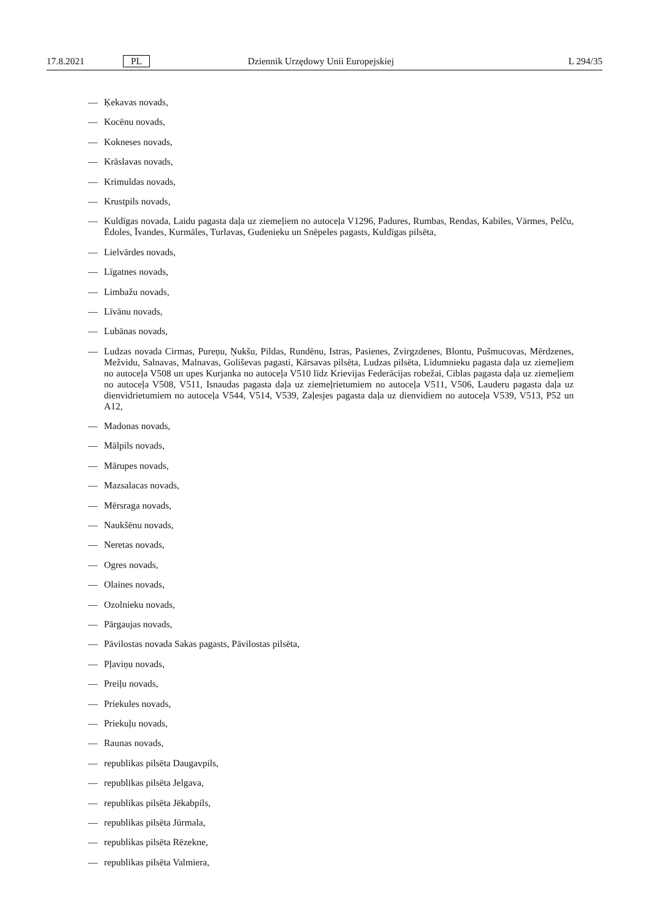17.8.2021 PL
Dziennik Urzędowy Unii Europejskiej
L 294/35
— Ķekavas novads,
— Kocēnu novads,
— Kokneses novads,
— Krāslavas novads,
— Krimuldas novads,
— Krustpils novads,
— Kuldīgas novada, Laidu pagasta daļa uz ziemeļiem no autoceļa V1296, Padures, Rumbas, Rendas, Kabiles, Vārmes, Pelču, Ēdoles, Īvandes, Kurmāles, Turlavas, Gudenieku un Snēpeles pagasts, Kuldīgas pilsēta,
— Lielvārdes novads,
— Līgatnes novads,
— Limbažu novads,
— Līvānu novads,
— Lubānas novads,
— Ludzas novada Cirmas, Pureņu, Ņukšu, Pildas, Rundēnu, Istras, Pasienes, Zvirgzdenes, Blontu, Pušmucovas, Mērdzenes, Mežvidu, Salnavas, Malnavas, Goliševas pagasti, Kārsavas pilsēta, Ludzas pilsēta, Līdumnieku pagasta daļa uz ziemeļiem no autoceļa V508 un upes Kurjanka no autoceļa V510 līdz Krievijas Federācijas robežai, Ciblas pagasta daļa uz ziemeļiem no autoceļa V508, V511, Isnaudas pagasta daļa uz ziemeļrietumiem no autoceļa V511, V506, Lauderu pagasta daļa uz dienvidrietumiem no autoceļa V544, V514, V539, Zaļesjes pagasta daļa uz dienvidiem no autoceļa V539, V513, P52 un A12,
— Madonas novads,
— Mālpils novads,
— Mārupes novads,
— Mazsalacas novads,
— Mērsraga novads,
— Naukšēnu novads,
— Neretas novads,
— Ogres novads,
— Olaines novads,
— Ozolnieku novads,
— Pārgaujas novads,
— Pāvilostas novada Sakas pagasts, Pāvilostas pilsēta,
— Pļaviņu novads,
— Preiļu novads,
— Priekules novads,
— Priekuļu novads,
— Raunas novads,
— republikas pilsēta Daugavpils,
— republikas pilsēta Jelgava,
— republikas pilsēta Jēkabpils,
— republikas pilsēta Jūrmala,
— republikas pilsēta Rēzekne,
— republikas pilsēta Valmiera,